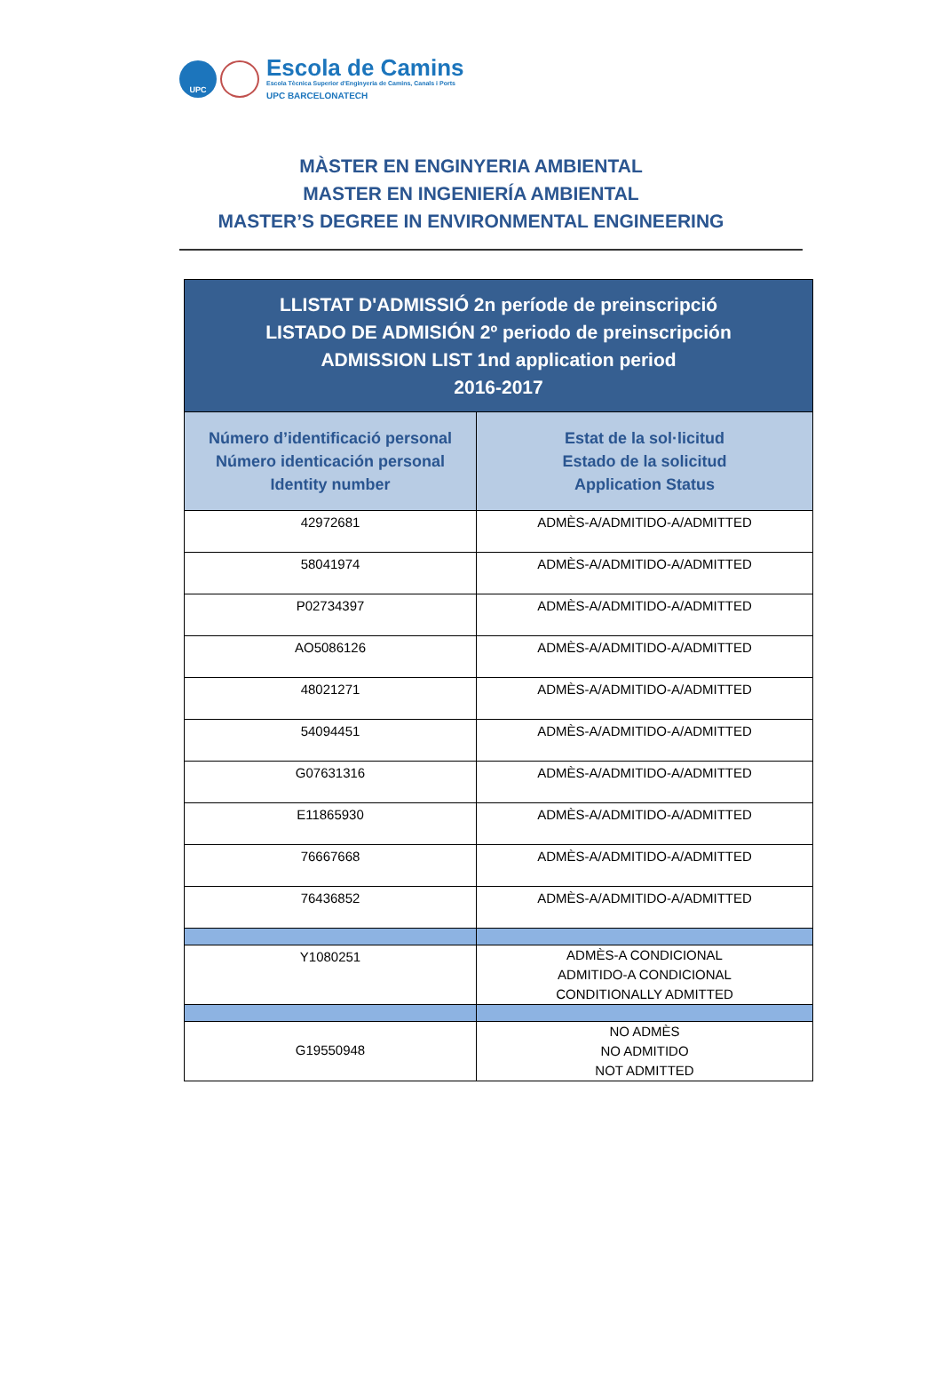UPC
Escola de Camins
Escola Tècnica Superior d'Enginyeria de Camins, Canals i Ports
UPC BARCELONATECH
MÀSTER EN ENGINYERIA AMBIENTAL
MASTER EN INGENIERÍA AMBIENTAL
MASTER’S DEGREE IN ENVIRONMENTAL ENGINEERING
| LLISTAT D'ADMISSIÓ 2n període de preinscripció LISTADO DE ADMISIÓN 2º periodo de preinscripción ADMISSION LIST 1nd application period 2016-2017 | |
| --- | --- |
| Número d’identificació personal Número identicación personal Identity number | Estat de la sol·licitud Estado de la solicitud Application Status |
| 42972681 | ADMÈS-A/ADMITIDO-A/ADMITTED |
| 58041974 | ADMÈS-A/ADMITIDO-A/ADMITTED |
| P02734397 | ADMÈS-A/ADMITIDO-A/ADMITTED |
| AO5086126 | ADMÈS-A/ADMITIDO-A/ADMITTED |
| 48021271 | ADMÈS-A/ADMITIDO-A/ADMITTED |
| 54094451 | ADMÈS-A/ADMITIDO-A/ADMITTED |
| G07631316 | ADMÈS-A/ADMITIDO-A/ADMITTED |
| E11865930 | ADMÈS-A/ADMITIDO-A/ADMITTED |
| 76667668 | ADMÈS-A/ADMITIDO-A/ADMITTED |
| 76436852 | ADMÈS-A/ADMITIDO-A/ADMITTED |
| Y1080251 | ADMÈS-A CONDICIONAL ADMITIDO-A CONDICIONAL CONDITIONALLY ADMITTED |
| G19550948 | NO ADMÈS NO ADMITIDO NOT ADMITTED |